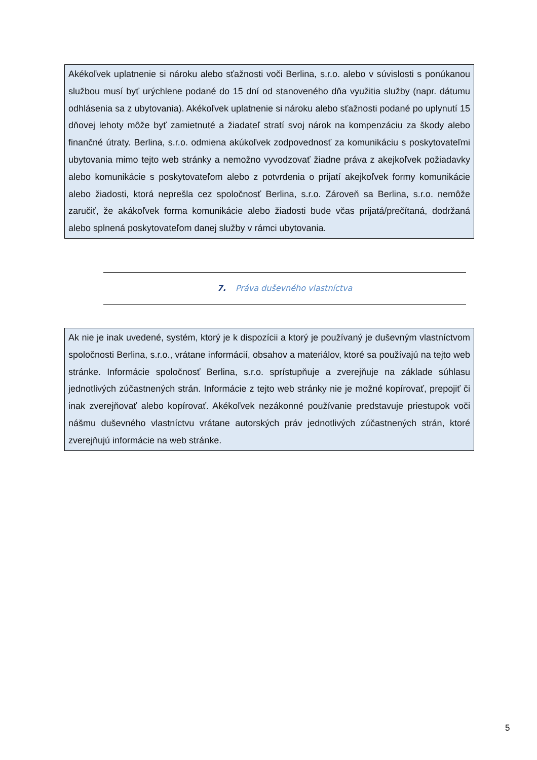Akékoľvek uplatnenie si nároku alebo sťažnosti voči Berlina, s.r.o. alebo v súvislosti s ponúkanou službou musí byť urýchlene podané do 15 dní od stanoveného dňa využitia služby (napr. dátumu odhlásenia sa z ubytovania). Akékoľvek uplatnenie si nároku alebo sťažnosti podané po uplynutí 15 dňovej lehoty môže byť zamietnuté a žiadateľ stratí svoj nárok na kompenzáciu za škody alebo finančné útraty. Berlina, s.r.o. odmiena akúkoľvek zodpovednosť za komunikáciu s poskytovateľmi ubytovania mimo tejto web stránky a nemožno vyvodzovať žiadne práva z akejkoľvek požiadavky alebo komunikácie s poskytovateľom alebo z potvrdenia o prijatí akejkoľvek formy komunikácie alebo žiadosti, ktorá neprešla cez spoločnosť Berlina, s.r.o. Zároveň sa Berlina, s.r.o. nemôže zaručiť, že akákoľvek forma komunikácie alebo žiadosti bude včas prijatá/prečítaná, dodržaná alebo splnená poskytovateľom danej služby v rámci ubytovania.
7. Práva duševného vlastníctva
Ak nie je inak uvedené, systém, ktorý je k dispozícii a ktorý je používaný je duševným vlastníctvom spoločnosti Berlina, s.r.o., vrátane informácií, obsahov a materiálov, ktoré sa používajú na tejto web stránke. Informácie spoločnosť Berlina, s.r.o. sprístupňuje a zverejňuje na základe súhlasu jednotlivých zúčastnených strán. Informácie z tejto web stránky nie je možné kopírovať, prepojiť či inak zverejňovať alebo kopírovať. Akékoľvek nezákonné používanie predstavuje priestupok voči nášmu duševného vlastníctvu vrátane autorských práv jednotlivých zúčastnených strán, ktoré zverejňujú informácie na web stránke.
5